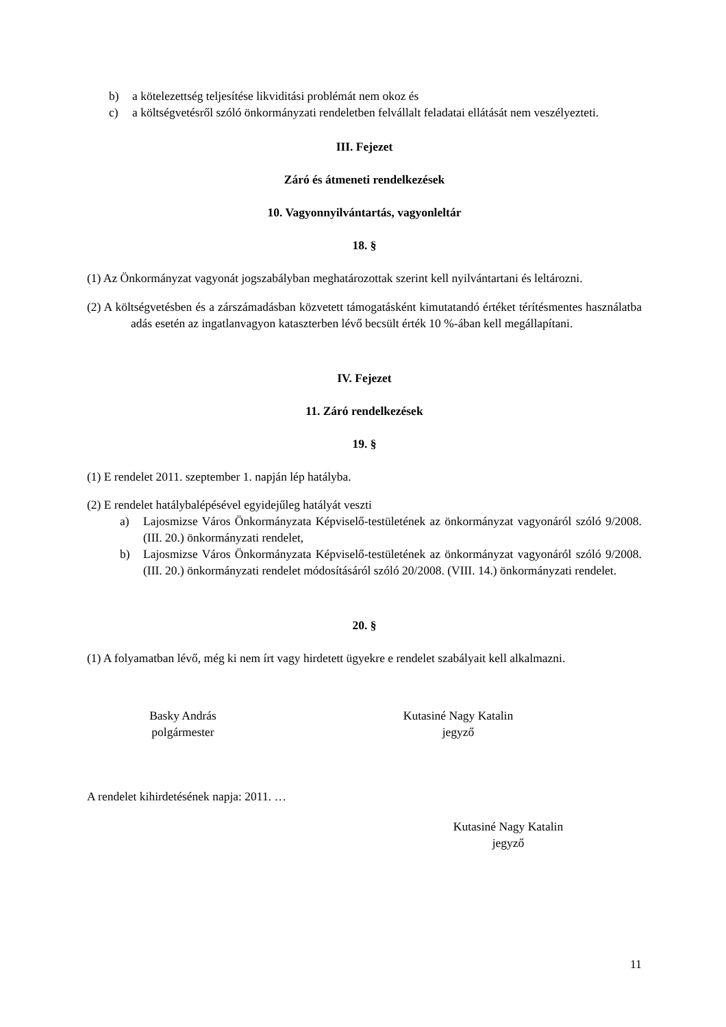b) a kötelezettség teljesítése likviditási problémát nem okoz és
c) a költségvetésről szóló önkormányzati rendeletben felvállalt feladatai ellátását nem veszélyezteti.
III. Fejezet
Záró és átmeneti rendelkezések
10. Vagyonnyilvántartás, vagyonleltár
18. §
(1) Az Önkormányzat vagyonát jogszabályban meghatározottak szerint kell nyilvántartani és leltározni.
(2) A költségvetésben és a zárszámadásban közvetett támogatásként kimutatandó értéket térítésmentes használatba adás esetén az ingatlanvagyon kataszterben lévő becsült érték 10 %-ában kell megállapítani.
IV. Fejezet
11. Záró rendelkezések
19. §
(1) E rendelet 2011. szeptember 1. napján lép hatályba.
(2) E rendelet hatálybalépésével egyidejűleg hatályát veszti
a) Lajosmizse Város Önkormányzata Képviselő-testületének az önkormányzat vagyonáról szóló 9/2008. (III. 20.) önkormányzati rendelet,
b) Lajosmizse Város Önkormányzata Képviselő-testületének az önkormányzat vagyonáról szóló 9/2008. (III. 20.) önkormányzati rendelet módosításáról szóló 20/2008. (VIII. 14.) önkormányzati rendelet.
20. §
(1) A folyamatban lévő, még ki nem írt vagy hirdetett ügyekre e rendelet szabályait kell alkalmazni.
Basky András
polgármester
Kutasiné Nagy Katalin
jegyző
A rendelet kihirdetésének napja: 2011. …
Kutasiné Nagy Katalin
jegyző
11